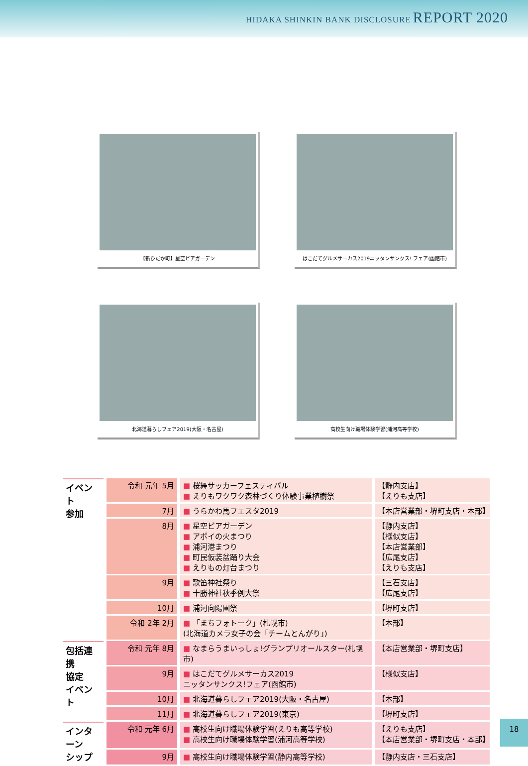HIDAKA SHINKIN BANK DISCLOSURE REPORT 2020
【新ひだか町】星空ビアガーデン
はこだてグルメサーカス2019ニッタンサンクス! フェア(函館市)
北海道暮らしフェア2019(大阪・名古屋)
高校生向け職場体験学習(浦河高等学校)
| イベント 参加 | 令和 元年 5月 | ■ 桜舞サッカーフェスティバル ■ えりもワクワク森林づくり体験事業植樹祭 | 【静内支店】 【えりも支店】 |
| | 7月 | ■ うらかわ馬フェスタ2019 | 【本店営業部・堺町支店・本部】 |
| | 8月 | ■ 星空ビアガーデン ■ アポイの火まつり ■ 浦河港まつり ■ 町民仮装盆踊り大会 ■ えりもの灯台まつり | 【静内支店】 【様似支店】 【本店営業部】 【広尾支店】 【えりも支店】 |
| | 9月 | ■ 歌笛神社祭り ■ 十勝神社秋季例大祭 | 【三石支店】 【広尾支店】 |
| | 10月 | ■ 浦河向陽園祭 | 【堺町支店】 |
| | 令和 2年 2月 | ■ 「まちフォトーク」(札幌市) (北海道カメラ女子の会「チームとんがり」) | 【本部】 |
| 包括連携 協定 イベント | 令和 元年 8月 | ■ なまらうまいっしょ!グランプリオールスター(札幌市) | 【本店営業部・堺町支店】 |
| | 9月 | ■ はこだてグルメサーカス2019 ニッタンサンクス!フェア(函館市) | 【様似支店】 |
| | 10月 | ■ 北海道暮らしフェア2019(大阪・名古屋) | 【本部】 |
| | 11月 | ■ 北海道暮らしフェア2019(東京) | 【堺町支店】 |
| インターン シップ | 令和 元年 6月 | ■ 高校生向け職場体験学習(えりも高等学校) ■ 高校生向け職場体験学習(浦河高等学校) | 【えりも支店】 【本店営業部・堺町支店・本部】 |
| | 9月 | ■ 高校生向け職場体験学習(静内高等学校) | 【静内支店・三石支店】 |
18